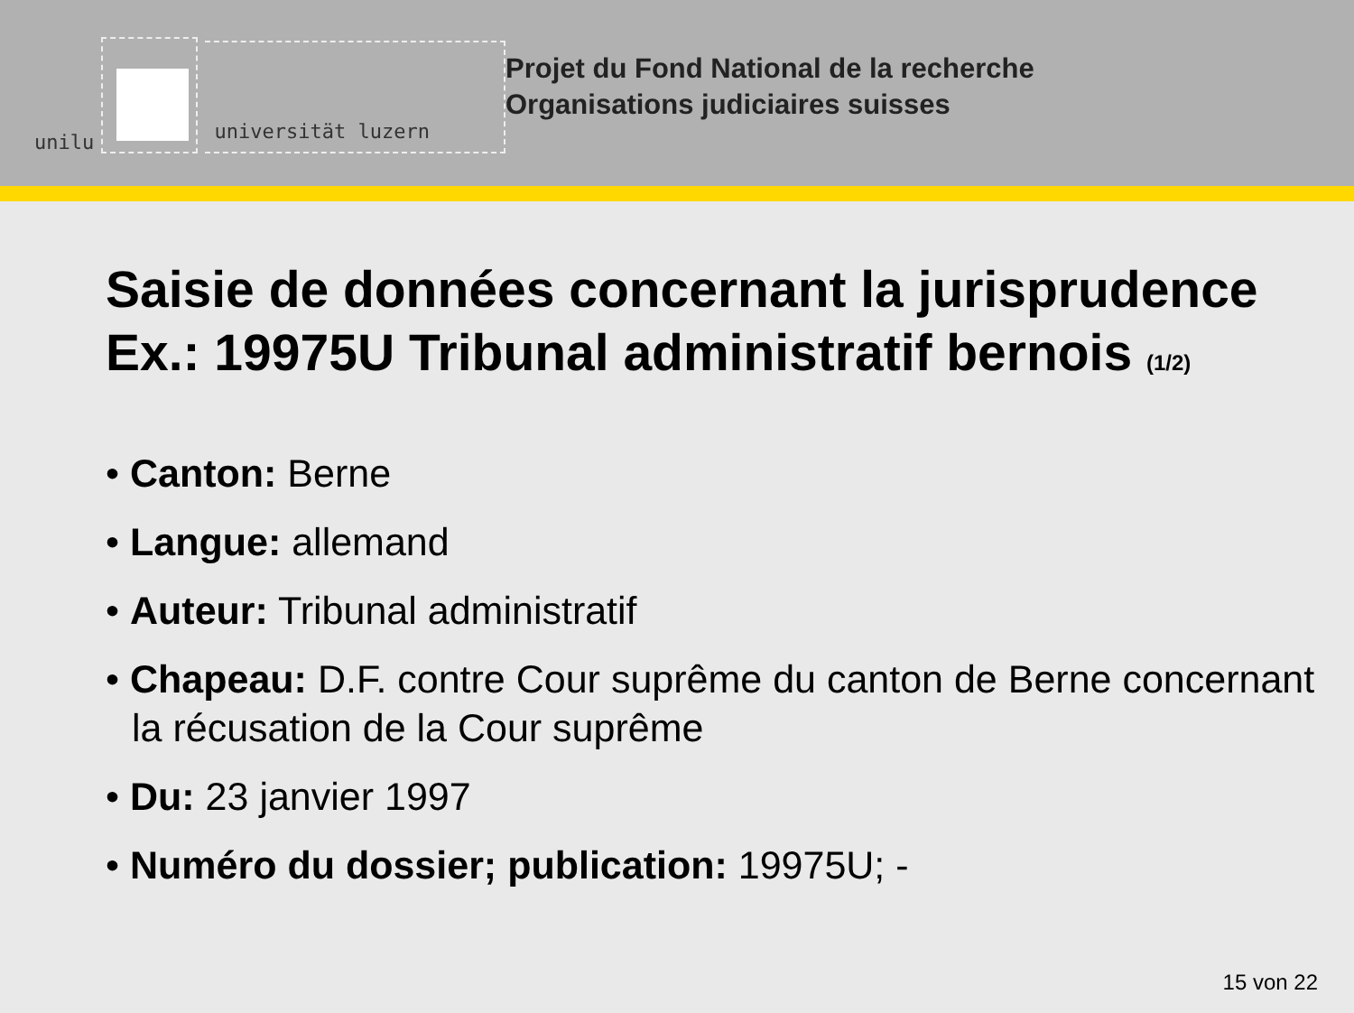unilu
universität luzern
Projet du Fond National de la recherche
Organisations judiciaires suisses
Saisie de données concernant la jurisprudence
Ex.: 19975U Tribunal administratif bernois (1/2)
• Canton: Berne
• Langue: allemand
• Auteur: Tribunal administratif
• Chapeau: D.F. contre Cour suprême du canton de Berne concernant la récusation de la Cour suprême
• Du: 23 janvier 1997
• Numéro du dossier; publication: 19975U; -
15 von 22